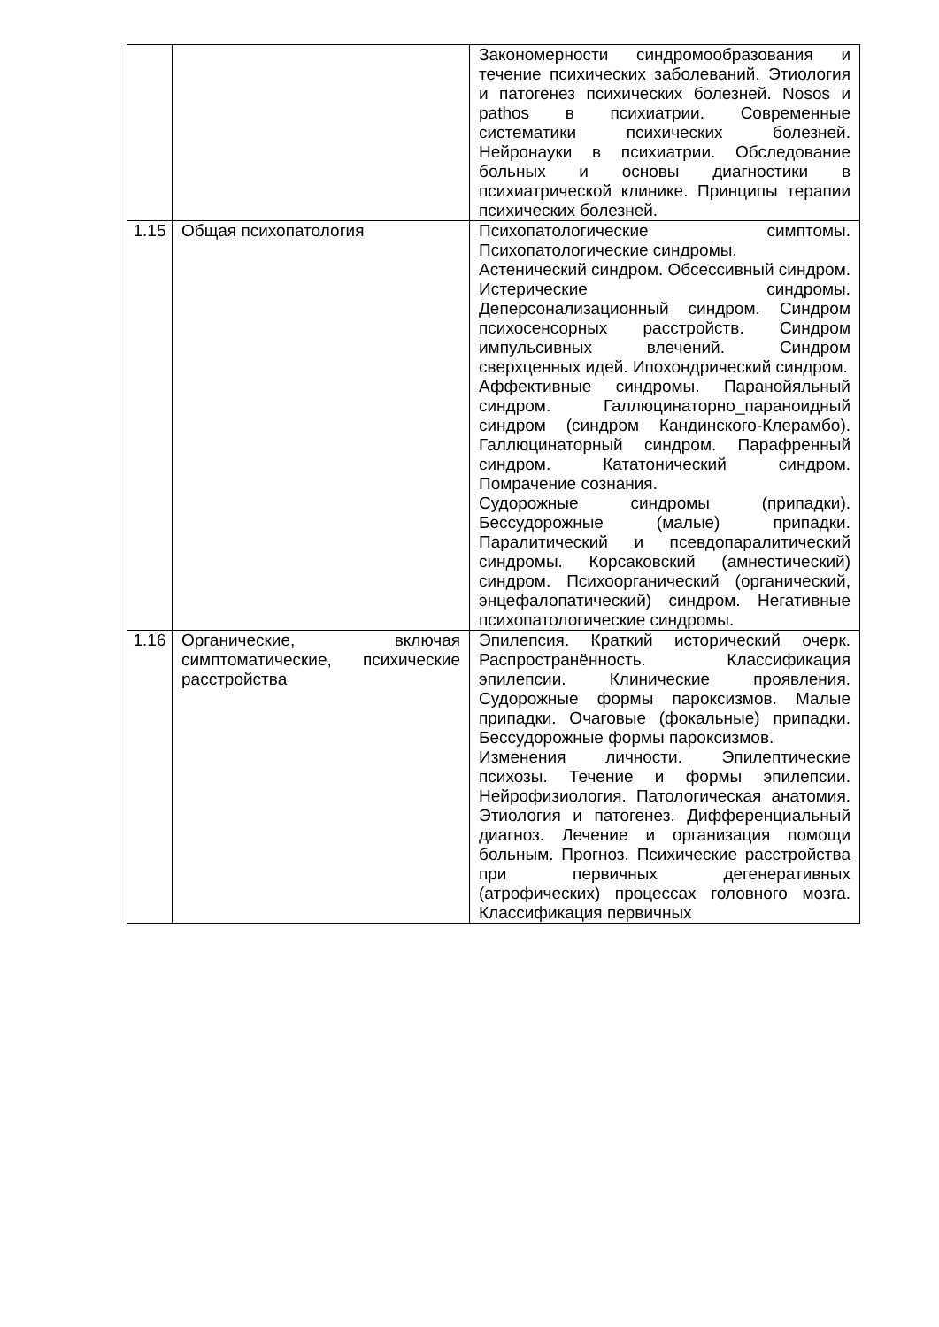| | | Закономерности синдромообразования и течение психических заболеваний. Этиология и патогенез психических болезней. Nosos и pathos в психиатрии. Современные систематики психических болезней. Нейронауки в психиатрии. Обследование больных и основы диагностики в психиатрической клинике. Принципы терапии психических болезней. |
| 1.15 | Общая психопатология | Психопатологические симптомы. Психопатологические синдромы. Астенический синдром. Обсессивный синдром. Истерические синдромы. Деперсонализационный синдром. Синдром психосенсорных расстройств. Синдром импульсивных влечений. Синдром сверхценных идей. Ипохондрический синдром. Аффективные синдромы. Паранойяльный синдром. Галлюцинаторно_параноидный синдром (синдром Кандинского-Клерамбо). Галлюцинаторный синдром. Парафренный синдром. Кататонический синдром. Помрачение сознания. Судорожные синдромы (припадки). Бессудорожные (малые) припадки. Паралитический и псевдопаралитический синдромы. Корсаковский (амнестический) синдром. Психоорганический (органический, энцефалопатический) синдром. Негативные психопатологические синдромы. |
| 1.16 | Органические, включая симптоматические, психические расстройства | Эпилепсия. Краткий исторический очерк. Распространённость. Классификация эпилепсии. Клинические проявления. Судорожные формы пароксизмов. Малые припадки. Очаговые (фокальные) припадки. Бессудорожные формы пароксизмов. Изменения личности. Эпилептические психозы. Течение и формы эпилепсии. Нейрофизиология. Патологическая анатомия. Этиология и патогенез. Дифференциальный диагноз. Лечение и организация помощи больным. Прогноз. Психические расстройства при первичных дегенеративных (атрофических) процессах головного мозга. Классификация первичных |